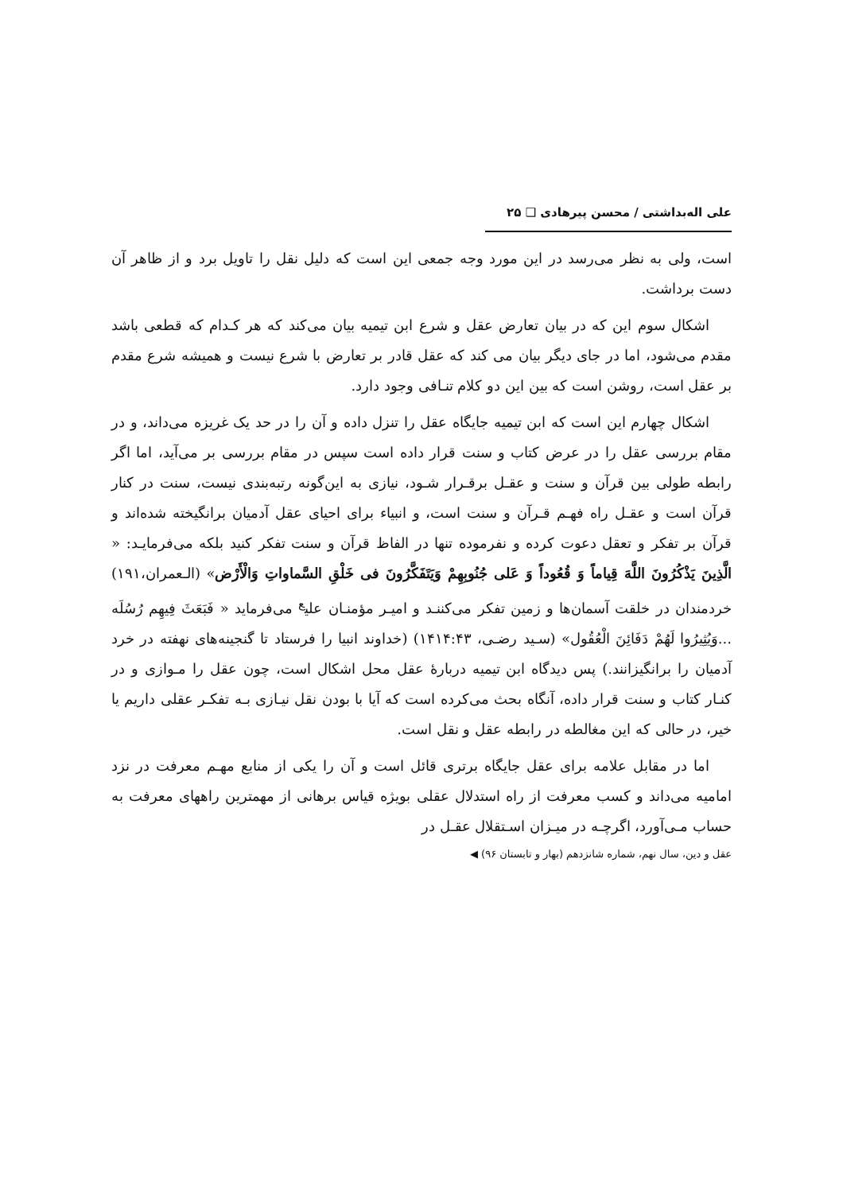علی اله‌بداشتی / محسن پیرهادی ❑ ۲۵
است، ولی به نظر می‌رسد در این مورد وجه جمعی این است که دلیل نقل را تاویل برد و از ظاهر آن دست برداشت.
اشکال سوم این که در بیان تعارض عقل و شرع ابن تیمیه بیان می‌کند که هر کـدام که قطعی باشد مقدم می‌شود، اما در جای دیگر بیان می کند که عقل قادر بر تعارض با شرع نیست و همیشه شرع مقدم بر عقل است، روشن است که بین این دو کلام تنـافی وجود دارد.
اشکال چهارم این است که ابن تیمیه جایگاه عقل را تنزل داده و آن را در حد یک غریزه می‌داند، و در مقام بررسی عقل را در عرض کتاب و سنت قرار داده است سپس در مقام بررسی بر می‌آید، اما اگر رابطه طولی بین قرآن و سنت و عقـل برقـرار شـود، نیازی به این‌گونه رتبه‌بندی نیست، سنت در کنار قرآن است و عقـل راه فهـم قـرآن و سنت است، و انبیاء برای احیای عقل آدمیان برانگیخته شده‌اند و قرآن بر تفکر و تعقل دعوت کرده و نفرموده تنها در الفاظ قرآن و سنت تفکر کنید بلکه می‌فرمایـد: « الَّذِينَ يَذْكُرُونَ اللَّهَ قِياماً وَ قُعُوداً وَ عَلى جُنُوبِهِمْ وَيَتَفَكَّرُونَ فى خَلْقِ السَّماواتِ وَالْأَرْض» (الـعمران،۱۹۱) خردمندان در خلقت آسمان‌ها و زمین تفکر می‌کننـد و امیـر مؤمنـان علی<sup>ع</sup> می‌فرماید « فَبَعَثَ فِيهِم رُسُلَه ...وَيُثِيرُوا لَهُمْ دَفَائِنَ الْعُقُول» (سـید رضـی، ۱۴۱۴:۴۳) (خداوند انبیا را فرستاد تا گنجینه‌های نهفته در خرد آدمیان را برانگیزانند.) پس دیدگاه ابن تیمیه دربارهٔ عقل محل اشکال است، چون عقل را مـوازی و در کنـار کتاب و سنت قرار داده، آنگاه بحث می‌کرده است که آیا با بودن نقل نیـازی بـه تفکـر عقلی داریم یا خیر، در حالی که این مغالطه در رابطه عقل و نقل است.
اما در مقابل علامه برای عقل جایگاه برتری قائل است و آن را یکی از منابع مهـم معرفت در نزد امامیه می‌داند و کسب معرفت از راه استدلال عقلی بویژه قیاس برهانی از مهمترین راههای معرفت به حساب مـی‌آورد، اگرچـه در میـزان اسـتقلال عقـل در
عقل و دین، سال نهم، شماره شانزدهم (بهار و تابستان ۹۶) ◀